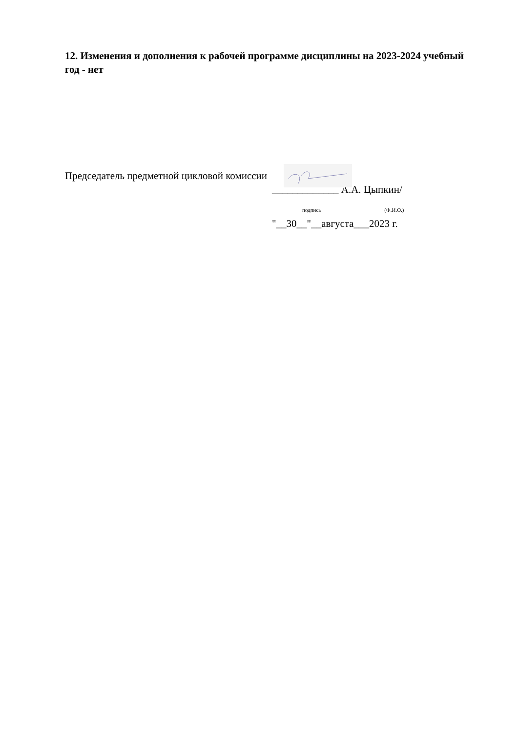12. Изменения и дополнения к рабочей программе дисциплины на 2023-2024 учебный год - нет
Председатель предметной цикловой комиссии
_____________ А.А. Цыпкин/
подпись (Ф.И.О.)
"__30__"__августа___2023 г.